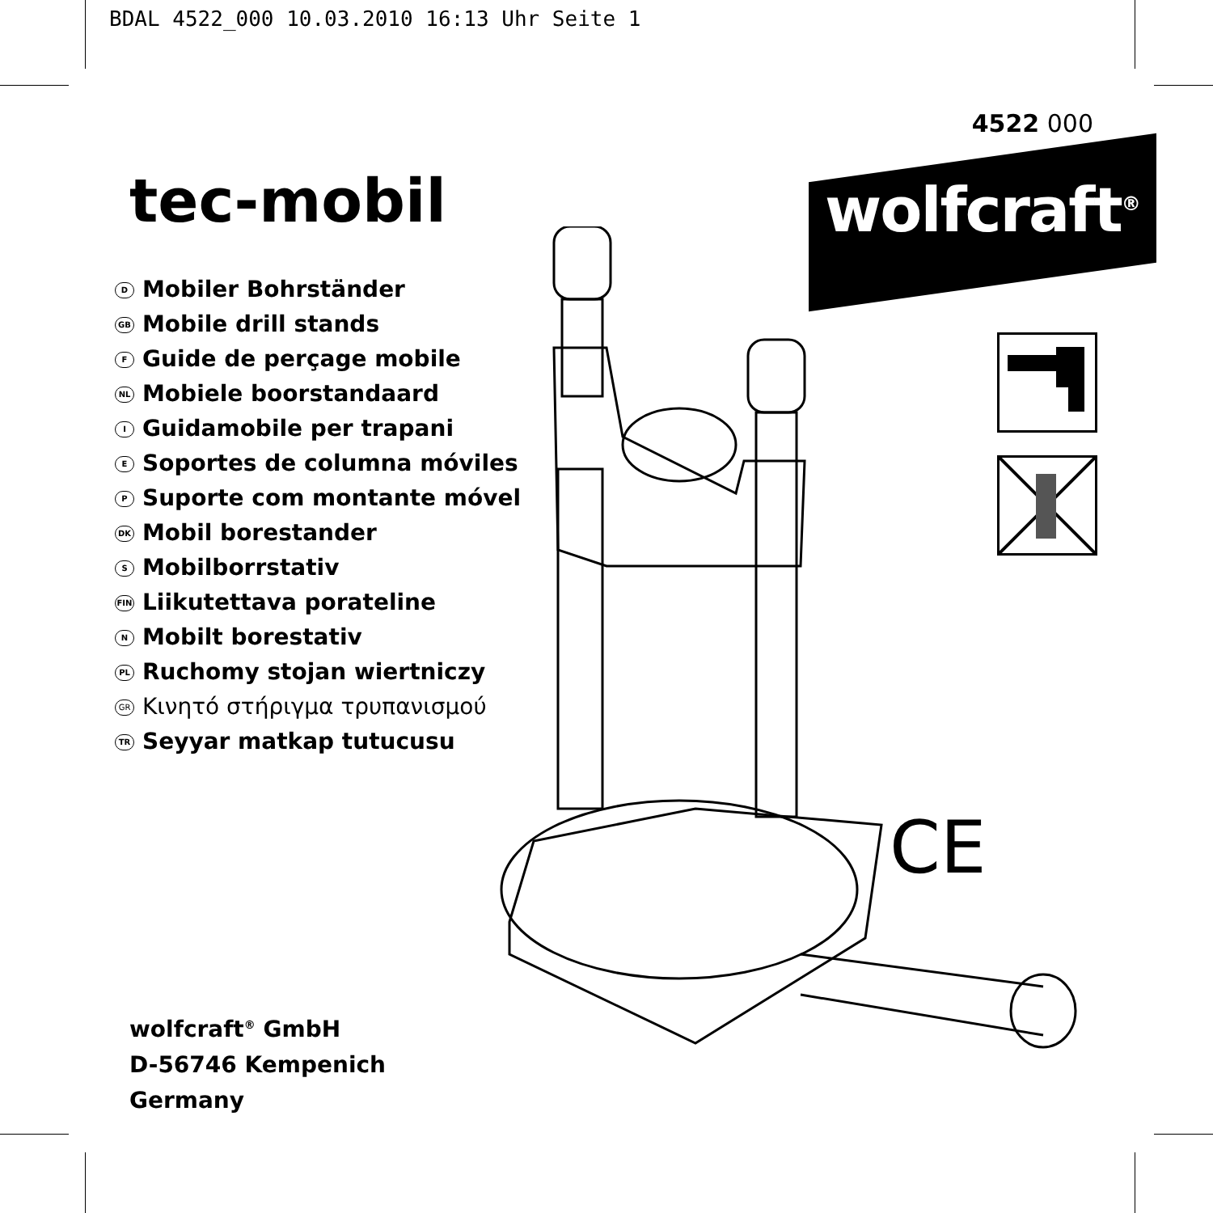BDAL 4522_000 10.03.2010 16:13 Uhr Seite 1
4522 000
wolfcraft<sup>®</sup>
tec-mobil
D Mobiler Bohrständer
GB Mobile drill stands
F Guide de perçage mobile
NL Mobiele boorstandaard
I Guidamobile per trapani
E Soportes de columna móviles
P Suporte com montante móvel
DK Mobil borestander
S Mobilborrstativ
FIN Liikutettava porateline
N Mobilt borestativ
PL Ruchomy stojan wiertniczy
GR Κινητό στήριγμα τρυπανισμού
TR Seyyar matkap tutucusu
CE
wolfcraft<sup>®</sup> GmbH
D-56746 Kempenich
Germany